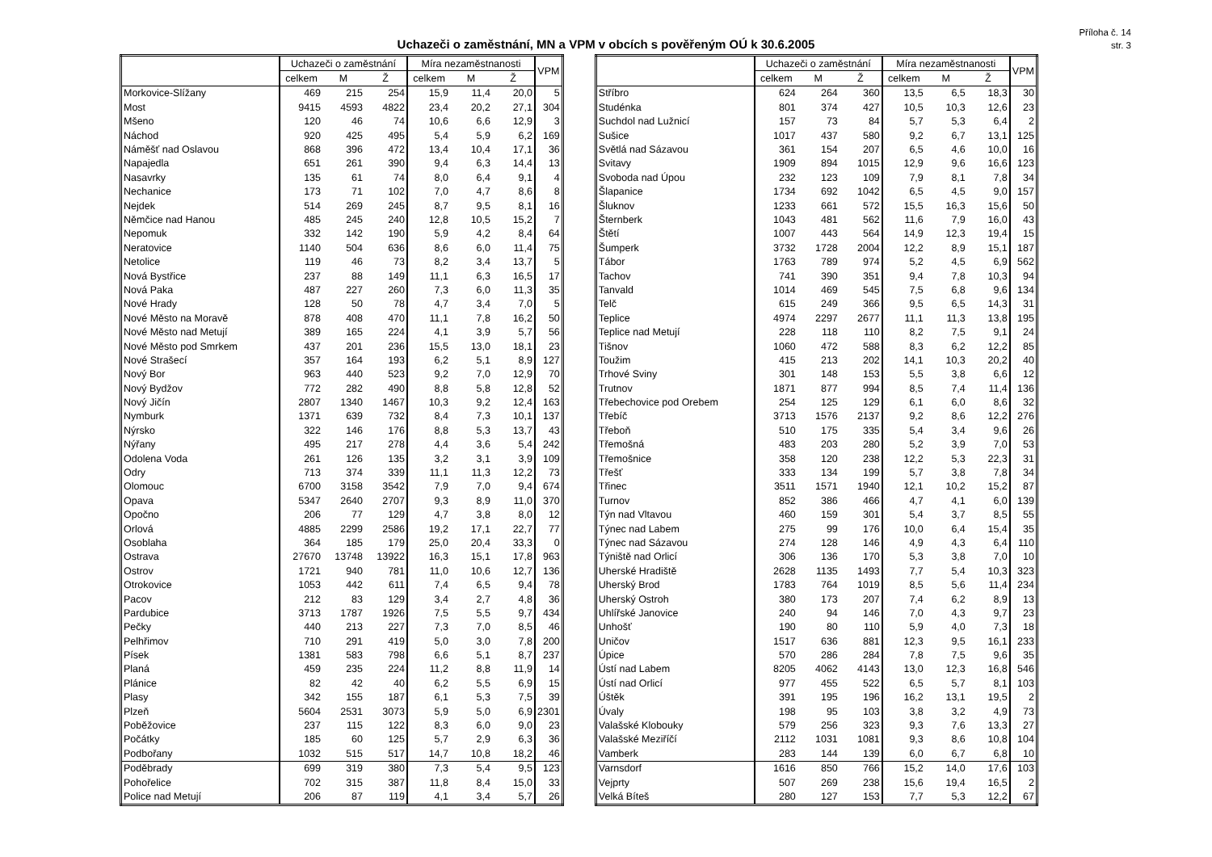Příloha č. 14
str. 3
Uchazeči o zaměstnání, MN a VPM v obcích s pověřeným OÚ k 30.6.2005
| | Uchazeči o zaměstnání | | | Míra nezaměstnanosti | | | VPM |
| --- | --- | --- | --- | --- | --- | --- | --- |
| | celkem | M | Ž | celkem | M | Ž | |
| Morkovice-Slížany | 469 | 215 | 254 | 15,9 | 11,4 | 20,0 | 5 |
| Most | 9415 | 4593 | 4822 | 23,4 | 20,2 | 27,1 | 304 |
| Mšeno | 120 | 46 | 74 | 10,6 | 6,6 | 12,9 | 3 |
| Náchod | 920 | 425 | 495 | 5,4 | 5,9 | 6,2 | 169 |
| Náměšť nad Oslavou | 868 | 396 | 472 | 13,4 | 10,4 | 17,1 | 36 |
| Napajedla | 651 | 261 | 390 | 9,4 | 6,3 | 14,4 | 13 |
| Nasavrky | 135 | 61 | 74 | 8,0 | 6,4 | 9,1 | 4 |
| Nechanice | 173 | 71 | 102 | 7,0 | 4,7 | 8,6 | 8 |
| Nejdek | 514 | 269 | 245 | 8,7 | 9,5 | 8,1 | 16 |
| Němčice nad Hanou | 485 | 245 | 240 | 12,8 | 10,5 | 15,2 | 7 |
| Nepomuk | 332 | 142 | 190 | 5,9 | 4,2 | 8,4 | 64 |
| Neratovice | 1140 | 504 | 636 | 8,6 | 6,0 | 11,4 | 75 |
| Netolice | 119 | 46 | 73 | 8,2 | 3,4 | 13,7 | 5 |
| Nová Bystřice | 237 | 88 | 149 | 11,1 | 6,3 | 16,5 | 17 |
| Nová Paka | 487 | 227 | 260 | 7,3 | 6,0 | 11,3 | 35 |
| Nové Hrady | 128 | 50 | 78 | 4,7 | 3,4 | 7,0 | 5 |
| Nové Město na Moravě | 878 | 408 | 470 | 11,1 | 7,8 | 16,2 | 50 |
| Nové Město nad Metují | 389 | 165 | 224 | 4,1 | 3,9 | 5,7 | 56 |
| Nové Město pod Smrkem | 437 | 201 | 236 | 15,5 | 13,0 | 18,1 | 23 |
| Nové Strašecí | 357 | 164 | 193 | 6,2 | 5,1 | 8,9 | 127 |
| Nový Bor | 963 | 440 | 523 | 9,2 | 7,0 | 12,9 | 70 |
| Nový Bydžov | 772 | 282 | 490 | 8,8 | 5,8 | 12,8 | 52 |
| Nový Jičín | 2807 | 1340 | 1467 | 10,3 | 9,2 | 12,4 | 163 |
| Nymburk | 1371 | 639 | 732 | 8,4 | 7,3 | 10,1 | 137 |
| Nýrsko | 322 | 146 | 176 | 8,8 | 5,3 | 13,7 | 43 |
| Nýřany | 495 | 217 | 278 | 4,4 | 3,6 | 5,4 | 242 |
| Odolena Voda | 261 | 126 | 135 | 3,2 | 3,1 | 3,9 | 109 |
| Odry | 713 | 374 | 339 | 11,1 | 11,3 | 12,2 | 73 |
| Olomouc | 6700 | 3158 | 3542 | 7,9 | 7,0 | 9,4 | 674 |
| Opava | 5347 | 2640 | 2707 | 9,3 | 8,9 | 11,0 | 370 |
| Opočno | 206 | 77 | 129 | 4,7 | 3,8 | 8,0 | 12 |
| Orlová | 4885 | 2299 | 2586 | 19,2 | 17,1 | 22,7 | 77 |
| Osoblaha | 364 | 185 | 179 | 25,0 | 20,4 | 33,3 | 0 |
| Ostrava | 27670 | 13748 | 13922 | 16,3 | 15,1 | 17,8 | 963 |
| Ostrov | 1721 | 940 | 781 | 11,0 | 10,6 | 12,7 | 136 |
| Otrokovice | 1053 | 442 | 611 | 7,4 | 6,5 | 9,4 | 78 |
| Pacov | 212 | 83 | 129 | 3,4 | 2,7 | 4,8 | 36 |
| Pardubice | 3713 | 1787 | 1926 | 7,5 | 5,5 | 9,7 | 434 |
| Pečky | 440 | 213 | 227 | 7,3 | 7,0 | 8,5 | 46 |
| Pelhřimov | 710 | 291 | 419 | 5,0 | 3,0 | 7,8 | 200 |
| Písek | 1381 | 583 | 798 | 6,6 | 5,1 | 8,7 | 237 |
| Planá | 459 | 235 | 224 | 11,2 | 8,8 | 11,9 | 14 |
| Plánice | 82 | 42 | 40 | 6,2 | 5,5 | 6,9 | 15 |
| Plasy | 342 | 155 | 187 | 6,1 | 5,3 | 7,5 | 39 |
| Plzeň | 5604 | 2531 | 3073 | 5,9 | 5,0 | 6,9 | 2301 |
| Poběžovice | 237 | 115 | 122 | 8,3 | 6,0 | 9,0 | 23 |
| Počátky | 185 | 60 | 125 | 5,7 | 2,9 | 6,3 | 36 |
| Podbořany | 1032 | 515 | 517 | 14,7 | 10,8 | 18,2 | 46 |
| Poděbrady | 699 | 319 | 380 | 7,3 | 5,4 | 9,5 | 123 |
| Pohořelice | 702 | 315 | 387 | 11,8 | 8,4 | 15,0 | 33 |
| Police nad Metují | 206 | 87 | 119 | 4,1 | 3,4 | 5,7 | 26 |
| | Uchazeči o zaměstnání | | | Míra nezaměstnanosti | | | VPM |
| --- | --- | --- | --- | --- | --- | --- | --- |
| | celkem | M | Ž | celkem | M | Ž | |
| Stříbro | 624 | 264 | 360 | 13,5 | 6,5 | 18,3 | 30 |
| Studénka | 801 | 374 | 427 | 10,5 | 10,3 | 12,6 | 23 |
| Suchdol nad Lužnicí | 157 | 73 | 84 | 5,7 | 5,3 | 6,4 | 2 |
| Sušice | 1017 | 437 | 580 | 9,2 | 6,7 | 13,1 | 125 |
| Světlá nad Sázavou | 361 | 154 | 207 | 6,5 | 4,6 | 10,0 | 16 |
| Svitavy | 1909 | 894 | 1015 | 12,9 | 9,6 | 16,6 | 123 |
| Svoboda nad Úpou | 232 | 123 | 109 | 7,9 | 8,1 | 7,8 | 34 |
| Šlapanice | 1734 | 692 | 1042 | 6,5 | 4,5 | 9,0 | 157 |
| Šluknov | 1233 | 661 | 572 | 15,5 | 16,3 | 15,6 | 50 |
| Šternberk | 1043 | 481 | 562 | 11,6 | 7,9 | 16,0 | 43 |
| Štětí | 1007 | 443 | 564 | 14,9 | 12,3 | 19,4 | 15 |
| Šumperk | 3732 | 1728 | 2004 | 12,2 | 8,9 | 15,1 | 187 |
| Tábor | 1763 | 789 | 974 | 5,2 | 4,5 | 6,9 | 562 |
| Tachov | 741 | 390 | 351 | 9,4 | 7,8 | 10,3 | 94 |
| Tanvald | 1014 | 469 | 545 | 7,5 | 6,8 | 9,6 | 134 |
| Telč | 615 | 249 | 366 | 9,5 | 6,5 | 14,3 | 31 |
| Teplice | 4974 | 2297 | 2677 | 11,1 | 11,3 | 13,8 | 195 |
| Teplice nad Metují | 228 | 118 | 110 | 8,2 | 7,5 | 9,1 | 24 |
| Tišnov | 1060 | 472 | 588 | 8,3 | 6,2 | 12,2 | 85 |
| Toužim | 415 | 213 | 202 | 14,1 | 10,3 | 20,2 | 40 |
| Trhové Sviny | 301 | 148 | 153 | 5,5 | 3,8 | 6,6 | 12 |
| Trutnov | 1871 | 877 | 994 | 8,5 | 7,4 | 11,4 | 136 |
| Třebechovice pod Orebem | 254 | 125 | 129 | 6,1 | 6,0 | 8,6 | 32 |
| Třebíč | 3713 | 1576 | 2137 | 9,2 | 8,6 | 12,2 | 276 |
| Třeboň | 510 | 175 | 335 | 5,4 | 3,4 | 9,6 | 26 |
| Třemošná | 483 | 203 | 280 | 5,2 | 3,9 | 7,0 | 53 |
| Třemošnice | 358 | 120 | 238 | 12,2 | 5,3 | 22,3 | 31 |
| Třešť | 333 | 134 | 199 | 5,7 | 3,8 | 7,8 | 34 |
| Třinec | 3511 | 1571 | 1940 | 12,1 | 10,2 | 15,2 | 87 |
| Turnov | 852 | 386 | 466 | 4,7 | 4,1 | 6,0 | 139 |
| Týn nad Vltavou | 460 | 159 | 301 | 5,4 | 3,7 | 8,5 | 55 |
| Týnec nad Labem | 275 | 99 | 176 | 10,0 | 6,4 | 15,4 | 35 |
| Týnec nad Sázavou | 274 | 128 | 146 | 4,9 | 4,3 | 6,4 | 110 |
| Týniště nad Orlicí | 306 | 136 | 170 | 5,3 | 3,8 | 7,0 | 10 |
| Uherské Hradiště | 2628 | 1135 | 1493 | 7,7 | 5,4 | 10,3 | 323 |
| Uherský Brod | 1783 | 764 | 1019 | 8,5 | 5,6 | 11,4 | 234 |
| Uherský Ostroh | 380 | 173 | 207 | 7,4 | 6,2 | 8,9 | 13 |
| Uhlířské Janovice | 240 | 94 | 146 | 7,0 | 4,3 | 9,7 | 23 |
| Unhošť | 190 | 80 | 110 | 5,9 | 4,0 | 7,3 | 18 |
| Uničov | 1517 | 636 | 881 | 12,3 | 9,5 | 16,1 | 233 |
| Úpice | 570 | 286 | 284 | 7,8 | 7,5 | 9,6 | 35 |
| Ústí nad Labem | 8205 | 4062 | 4143 | 13,0 | 12,3 | 16,8 | 546 |
| Ústí nad Orlicí | 977 | 455 | 522 | 6,5 | 5,7 | 8,1 | 103 |
| Úštěk | 391 | 195 | 196 | 16,2 | 13,1 | 19,5 | 2 |
| Úvaly | 198 | 95 | 103 | 3,8 | 3,2 | 4,9 | 73 |
| Valašské Klobouky | 579 | 256 | 323 | 9,3 | 7,6 | 13,3 | 27 |
| Valašské Meziříčí | 2112 | 1031 | 1081 | 9,3 | 8,6 | 10,8 | 104 |
| Vamberk | 283 | 144 | 139 | 6,0 | 6,7 | 6,8 | 10 |
| Varnsdorf | 1616 | 850 | 766 | 15,2 | 14,0 | 17,6 | 103 |
| Vejprty | 507 | 269 | 238 | 15,6 | 19,4 | 16,5 | 2 |
| Velká Bíteš | 280 | 127 | 153 | 7,7 | 5,3 | 12,2 | 67 |